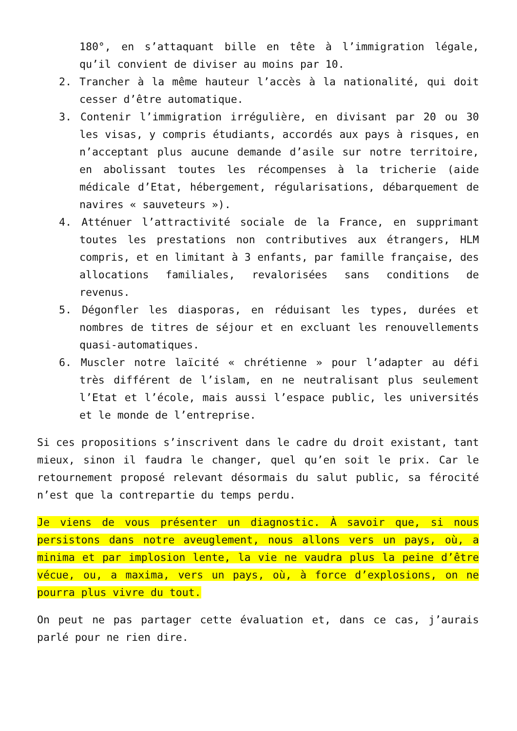180°, en s’attaquant bille en tête à l’immigration légale, qu’il convient de diviser au moins par 10.
2. Trancher à la même hauteur l’accès à la nationalité, qui doit cesser d’être automatique.
3. Contenir l’immigration irrégulière, en divisant par 20 ou 30 les visas, y compris étudiants, accordés aux pays à risques, en n’acceptant plus aucune demande d’asile sur notre territoire, en abolissant toutes les récompenses à la tricherie (aide médicale d’Etat, hébergement, régularisations, débarquement de navires « sauveteurs »).
4. Atténuer l’attractivité sociale de la France, en supprimant toutes les prestations non contributives aux étrangers, HLM compris, et en limitant à 3 enfants, par famille française, des allocations familiales, revalorisées sans conditions de revenus.
5. Dégonfler les diasporas, en réduisant les types, durées et nombres de titres de séjour et en excluant les renouvellements quasi-automatiques.
6. Muscler notre laïcité « chrétienne » pour l’adapter au défi très différent de l’islam, en ne neutralisant plus seulement l’Etat et l’école, mais aussi l’espace public, les universités et le monde de l’entreprise.
Si ces propositions s’inscrivent dans le cadre du droit existant, tant mieux, sinon il faudra le changer, quel qu’en soit le prix. Car le retournement proposé relevant désormais du salut public, sa férocité n’est que la contrepartie du temps perdu.
Je viens de vous présenter un diagnostic. À savoir que, si nous persistons dans notre aveuglement, nous allons vers un pays, où, a minima et par implosion lente, la vie ne vaudra plus la peine d’être vécue, ou, a maxima, vers un pays, où, à force d’explosions, on ne pourra plus vivre du tout.
On peut ne pas partager cette évaluation et, dans ce cas, j’aurais parlé pour ne rien dire.